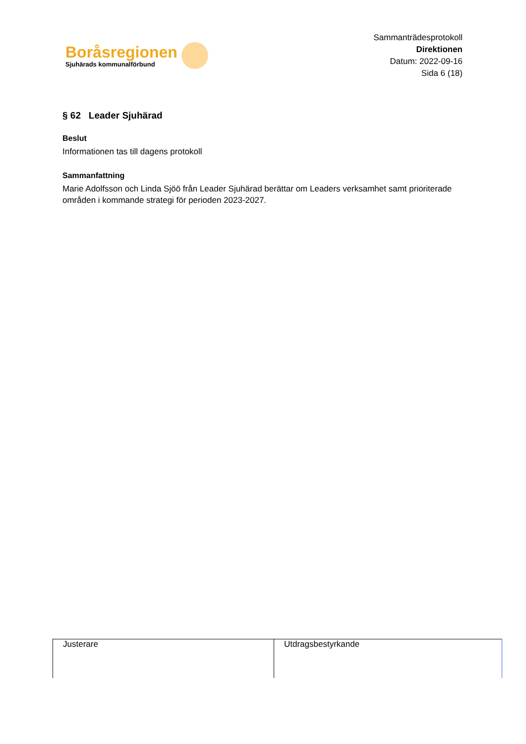Boråsregionen
Sjuhärads kommunalförbund
Sammanträdesprotokoll
Direktionen
Datum: 2022-09-16
Sida 6 (18)
§ 62 Leader Sjuhärad
Beslut
Informationen tas till dagens protokoll
Sammanfattning
Marie Adolfsson och Linda Sjöö från Leader Sjuhärad berättar om Leaders verksamhet samt prioriterade områden i kommande strategi för perioden 2023-2027.
| Justerare | Utdragsbestyrkande |